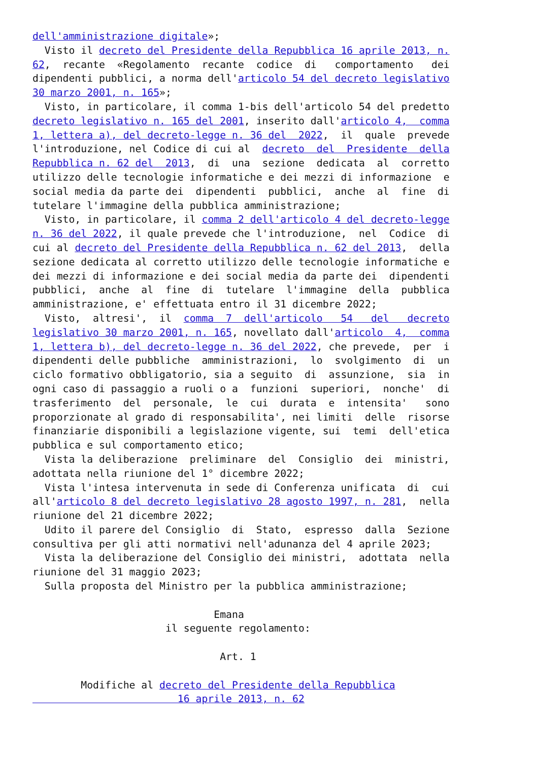dell'amministrazione digitale»;
  Visto il decreto del Presidente della Repubblica 16 aprile 2013, n.
62,  recante  «Regolamento  recante  codice  di   comportamento   dei
dipendenti pubblici, a norma dell'articolo 54 del decreto legislativo
30 marzo 2001, n. 165»;
  Visto, in particolare, il comma 1-bis dell'articolo 54 del predetto
decreto legislativo n. 165 del 2001, inserito dall'articolo 4,  comma
1, lettera a), del decreto-legge n. 36 del  2022,  il  quale  prevede
l'introduzione, nel Codice di cui al  decreto  del  Presidente  della
Repubblica n. 62 del  2013,  di  una  sezione  dedicata  al  corretto
utilizzo delle tecnologie informatiche e dei mezzi di informazione  e
social media da parte dei  dipendenti  pubblici,  anche  al  fine  di
tutelare l'immagine della pubblica amministrazione;
  Visto, in particolare, il comma 2 dell'articolo 4 del decreto-legge
n. 36 del 2022, il quale prevede che l'introduzione,  nel  Codice  di
cui al decreto del Presidente della Repubblica n. 62 del 2013,  della
sezione dedicata al corretto utilizzo delle tecnologie informatiche e
dei mezzi di informazione e dei social media da parte dei  dipendenti
pubblici,  anche  al  fine  di  tutelare  l'immagine  della  pubblica
amministrazione, e' effettuata entro il 31 dicembre 2022;
  Visto,  altresi',  il  comma  7  dell'articolo   54   del   decreto
legislativo 30 marzo 2001, n. 165, novellato dall'articolo  4,  comma
1, lettera b), del decreto-legge n. 36 del 2022, che prevede,  per  i
dipendenti delle pubbliche  amministrazioni,  lo  svolgimento  di  un
ciclo formativo obbligatorio, sia a seguito  di  assunzione,  sia  in
ogni caso di passaggio a ruoli o a  funzioni  superiori,  nonche'  di
trasferimento  del  personale,  le  cui  durata  e  intensita'   sono
proporzionate al grado di responsabilita', nei limiti  delle  risorse
finanziarie disponibili a legislazione vigente, sui  temi  dell'etica
pubblica e sul comportamento etico;
  Vista la deliberazione  preliminare  del  Consiglio  dei  ministri,
adottata nella riunione del 1° dicembre 2022;
  Vista l'intesa intervenuta in sede di Conferenza unificata  di  cui
all'articolo 8 del decreto legislativo 28 agosto 1997, n. 281,  nella
riunione del 21 dicembre 2022;
  Udito il parere del Consiglio  di  Stato,  espresso  dalla  Sezione
consultiva per gli atti normativi nell'adunanza del 4 aprile 2023;
  Vista la deliberazione del Consiglio dei ministri,  adottata  nella
riunione del 31 maggio 2023;
  Sulla proposta del Ministro per la pubblica amministrazione;

                              Emana
                      il seguente regolamento:

                               Art. 1

        Modifiche al decreto del Presidente della Repubblica
                        16 aprile 2013, n. 62